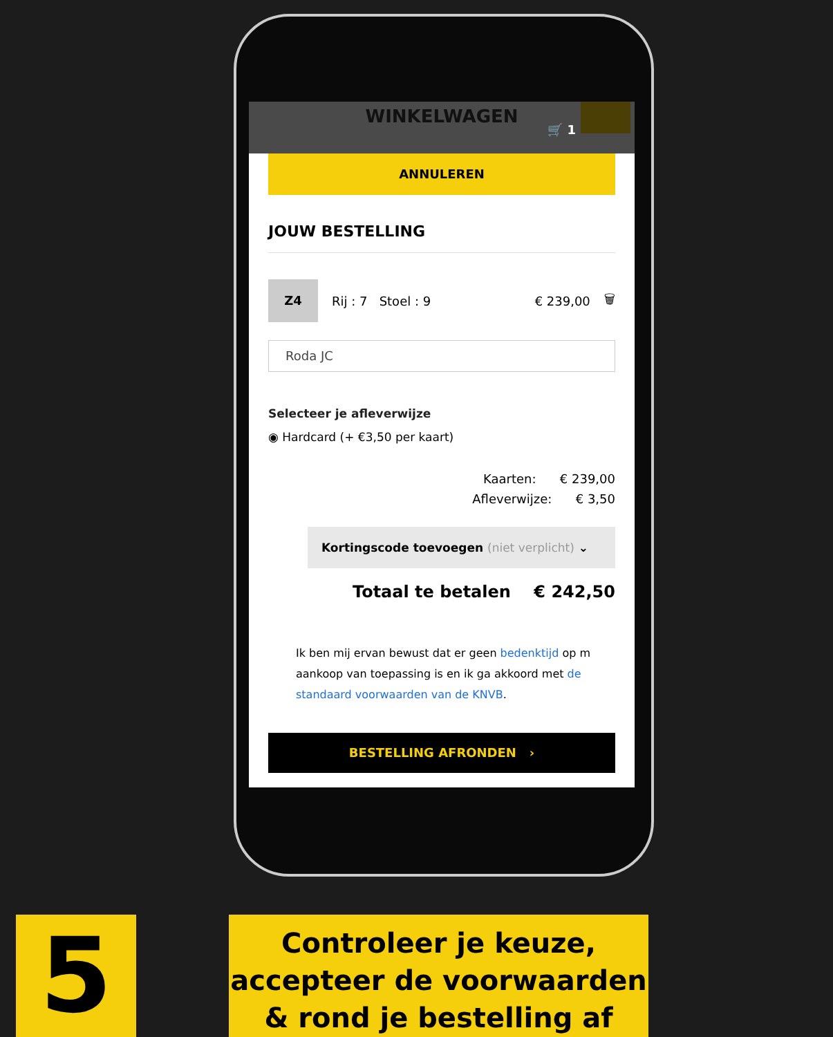WINKELWAGEN
🛒 1
ANNULEREN
JOUW BESTELLING
Z4
Rij : 7 Stoel : 9 € 239,00 🗑
Roda JC
Selecteer je afleverwijze
◉ Hardcard (+ €3,50 per kaart)
Kaarten: € 239,00
Afleverwijze: € 3,50
Kortingscode toevoegen (niet verplicht) ⌄
Totaal te betalen € 242,50
Ik ben mij ervan bewust dat er geen bedenktijd op m aankoop van toepassing is en ik ga akkoord met de standaard voorwaarden van de KNVB.
BESTELLING AFRONDEN ›
5
Controleer je keuze, accepteer de voorwaarden & rond je bestelling af